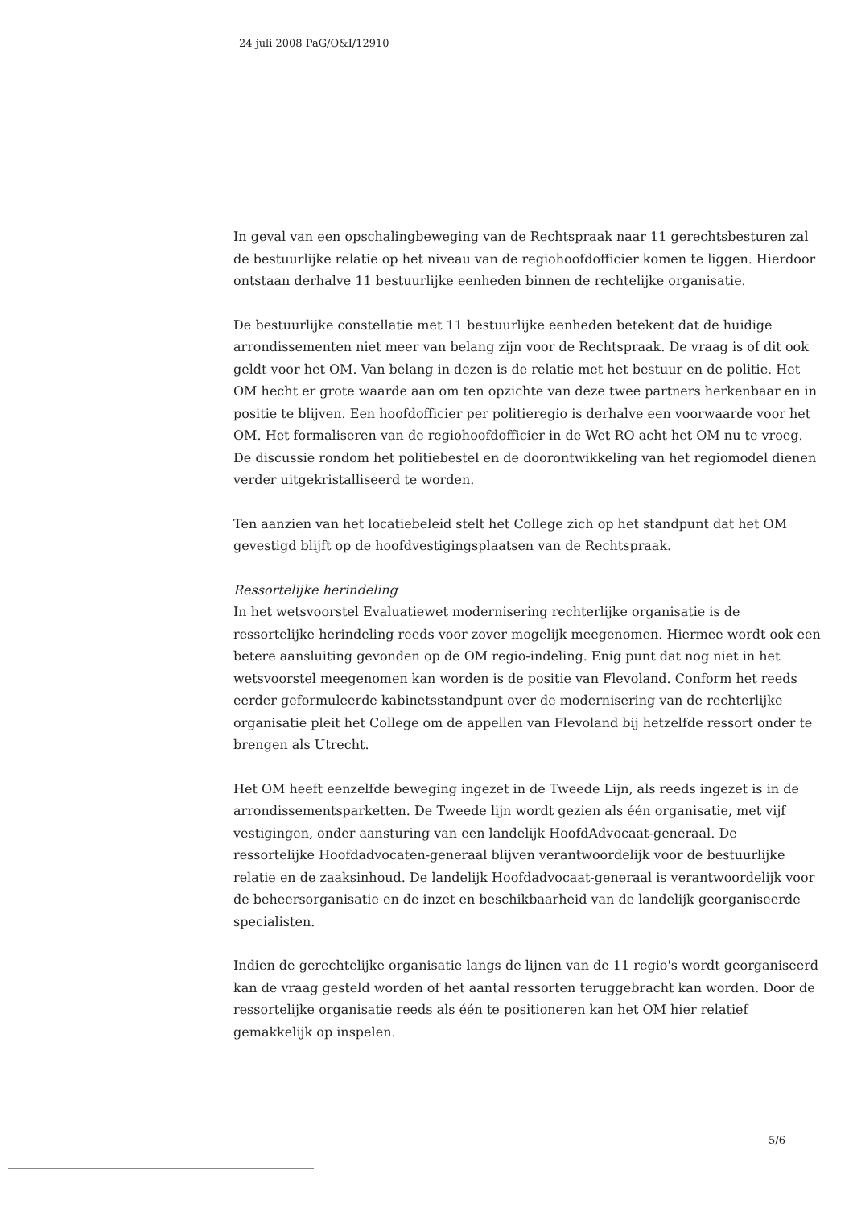24 juli 2008 PaG/O&I/12910
In geval van een opschalingbeweging van de Rechtspraak naar 11 gerechtsbesturen zal de bestuurlijke relatie op het niveau van de regiohoofdofficier komen te liggen. Hierdoor ontstaan derhalve 11 bestuurlijke eenheden binnen de rechtelijke organisatie.
De bestuurlijke constellatie met 11 bestuurlijke eenheden betekent dat de huidige arrondissementen niet meer van belang zijn voor de Rechtspraak. De vraag is of dit ook geldt voor het OM. Van belang in dezen is de relatie met het bestuur en de politie. Het OM hecht er grote waarde aan om ten opzichte van deze twee partners herkenbaar en in positie te blijven. Een hoofdofficier per politieregio is derhalve een voorwaarde voor het OM. Het formaliseren van de regiohoofdofficier in de Wet RO acht het OM nu te vroeg. De discussie rondom het politiebestel en de doorontwikkeling van het regiomodel dienen verder uitgekristalliseerd te worden.
Ten aanzien van het locatiebeleid stelt het College zich op het standpunt dat het OM gevestigd blijft op de hoofdvestigingsplaatsen van de Rechtspraak.
Ressortelijke herindeling
In het wetsvoorstel Evaluatiewet modernisering rechterlijke organisatie is de ressortelijke herindeling reeds voor zover mogelijk meegenomen. Hiermee wordt ook een betere aansluiting gevonden op de OM regio-indeling. Enig punt dat nog niet in het wetsvoorstel meegenomen kan worden is de positie van Flevoland. Conform het reeds eerder geformuleerde kabinetsstandpunt over de modernisering van de rechterlijke organisatie pleit het College om de appellen van Flevoland bij hetzelfde ressort onder te brengen als Utrecht.
Het OM heeft eenzelfde beweging ingezet in de Tweede Lijn, als reeds ingezet is in de arrondissementsparketten. De Tweede lijn wordt gezien als één organisatie, met vijf vestigingen, onder aansturing van een landelijk HoofdAdvocaat-generaal. De ressortelijke Hoofdadvocaten-generaal blijven verantwoordelijk voor de bestuurlijke relatie en de zaaksinhoud. De landelijk Hoofdadvocaat-generaal is verantwoordelijk voor de beheersorganisatie en de inzet en beschikbaarheid van de landelijk georganiseerde specialisten.
Indien de gerechtelijke organisatie langs de lijnen van de 11 regio's wordt georganiseerd kan de vraag gesteld worden of het aantal ressorten teruggebracht kan worden. Door de ressortelijke organisatie reeds als één te positioneren kan het OM hier relatief gemakkelijk op inspelen.
5/6